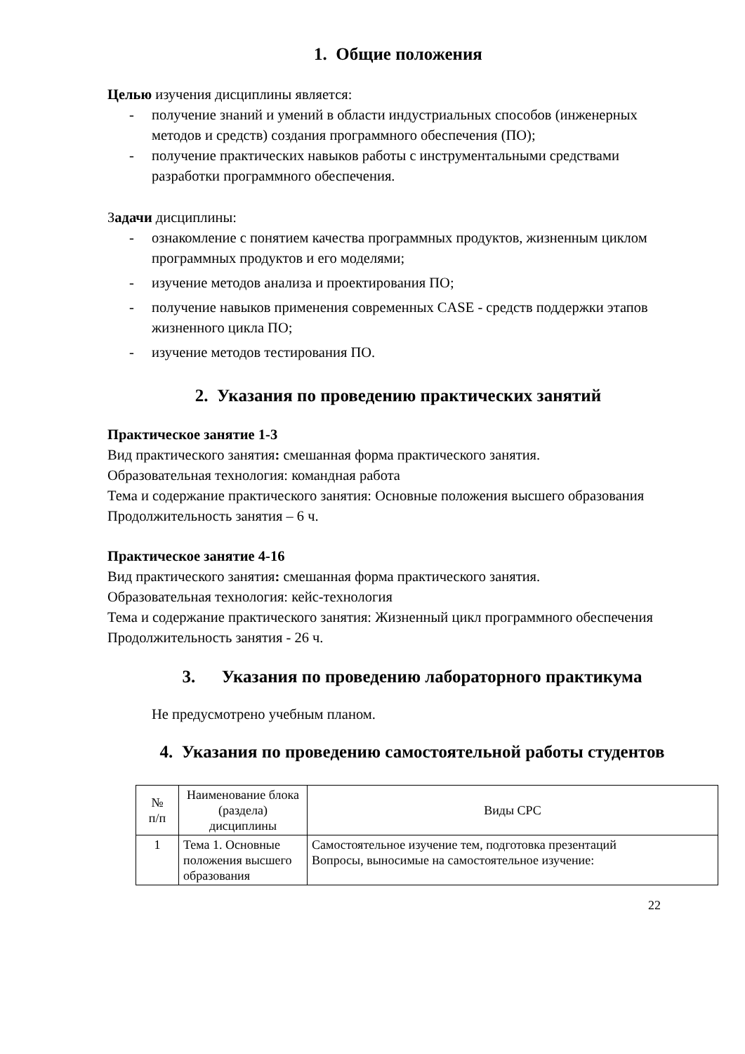1. Общие положения
Целью изучения дисциплины является:
- получение знаний и умений в области индустриальных способов (инженерных методов и средств) создания программного обеспечения (ПО);
- получение практических навыков работы с инструментальными средствами разработки программного обеспечения.
Задачи дисциплины:
- ознакомление с понятием качества программных продуктов, жизненным циклом программных продуктов и его моделями;
- изучение методов анализа и проектирования ПО;
- получение навыков применения современных CASE - средств поддержки этапов жизненного цикла ПО;
- изучение методов тестирования ПО.
2. Указания по проведению практических занятий
Практическое занятие 1-3
Вид практического занятия: смешанная форма практического занятия.
Образовательная технология: командная работа
Тема и содержание практического занятия: Основные положения высшего образования
Продолжительность занятия – 6 ч.
Практическое занятие 4-16
Вид практического занятия: смешанная форма практического занятия.
Образовательная технология: кейс-технология
Тема и содержание практического занятия: Жизненный цикл программного обеспечения
Продолжительность занятия - 26 ч.
3. Указания по проведению лабораторного практикума
Не предусмотрено учебным планом.
4. Указания по проведению самостоятельной работы студентов
| № п/п | Наименование блока (раздела) дисциплины | Виды СРС |
| --- | --- | --- |
| 1 | Тема 1. Основные положения высшего образования | Самостоятельное изучение тем, подготовка презентаций Вопросы, выносимые на самостоятельное изучение: |
22